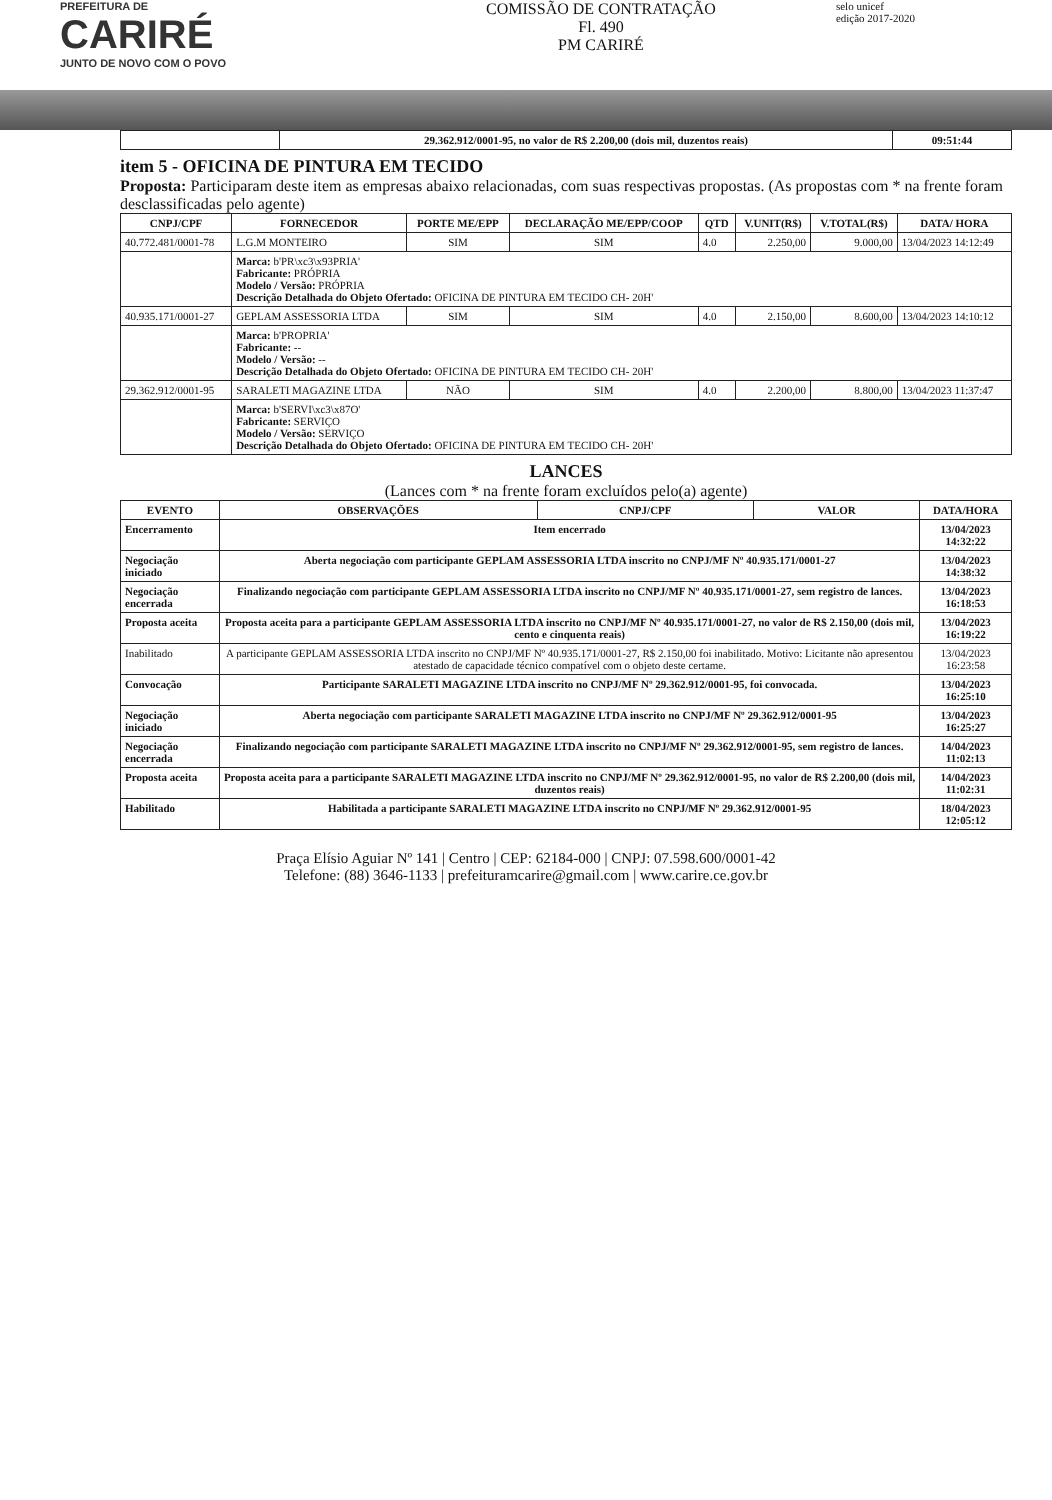PREFEITURA DE
CARIRÉ
JUNTO DE NOVO COM O POVO
COMISSÃO DE CONTRATAÇÃO
Fl. 490
PM CARIRÉ
selo unicef
edição 2017-2020
| | 29.362.912/0001-95, no valor de R$ 2.200,00 (dois mil, duzentos reais) | 09:51:44 |
item 5 - OFICINA DE PINTURA EM TECIDO
Proposta: Participaram deste item as empresas abaixo relacionadas, com suas respectivas propostas. (As propostas com * na frente foram desclassificadas pelo agente)
| CNPJ/CPF | FORNECEDOR | PORTE ME/EPP | DECLARAÇÃO ME/EPP/COOP | QTD | V.UNIT(R$) | V.TOTAL(R$) | DATA/ HORA |
| --- | --- | --- | --- | --- | --- | --- | --- |
| 40.772.481/0001-78 | L.G.M MONTEIRO | SIM | SIM | 4.0 | 2.250,00 | 9.000,00 | 13/04/2023 14:12:49 |
| | Marca: b'PR\xc3\x93PRIA' Fabricante: PRÓPRIA Modelo / Versão: PRÓPRIA Descrição Detalhada do Objeto Ofertado: OFICINA DE PINTURA EM TECIDO CH- 20H' | | | | | | |
| 40.935.171/0001-27 | GEPLAM ASSESSORIA LTDA | SIM | SIM | 4.0 | 2.150,00 | 8.600,00 | 13/04/2023 14:10:12 |
| | Marca: b'PROPRIA' Fabricante: -- Modelo / Versão: -- Descrição Detalhada do Objeto Ofertado: OFICINA DE PINTURA EM TECIDO CH- 20H' | | | | | | |
| 29.362.912/0001-95 | SARALETI MAGAZINE LTDA | NÃO | SIM | 4.0 | 2.200,00 | 8.800,00 | 13/04/2023 11:37:47 |
| | Marca: b'SERVI\xc3\x87O' Fabricante: SERVIÇO Modelo / Versão: SERVIÇO Descrição Detalhada do Objeto Ofertado: OFICINA DE PINTURA EM TECIDO CH- 20H' | | | | | | |
LANCES
(Lances com * na frente foram excluídos pelo(a) agente)
| EVENTO | OBSERVAÇÕES | CNPJ/CPF | VALOR | DATA/HORA |
| --- | --- | --- | --- | --- |
| Encerramento | Item encerrado | | | 13/04/2023 14:32:22 |
| Negociação iniciado | Aberta negociação com participante GEPLAM ASSESSORIA LTDA inscrito no CNPJ/MF Nº 40.935.171/0001-27 | | | 13/04/2023 14:38:32 |
| Negociação encerrada | Finalizando negociação com participante GEPLAM ASSESSORIA LTDA inscrito no CNPJ/MF Nº 40.935.171/0001-27, sem registro de lances. | | | 13/04/2023 16:18:53 |
| Proposta aceita | Proposta aceita para a participante GEPLAM ASSESSORIA LTDA inscrito no CNPJ/MF Nº 40.935.171/0001-27, no valor de R$ 2.150,00 (dois mil, cento e cinquenta reais) | | | 13/04/2023 16:19:22 |
| Inabilitado | A participante GEPLAM ASSESSORIA LTDA inscrito no CNPJ/MF Nº 40.935.171/0001-27, R$ 2.150,00 foi inabilitado. Motivo: Licitante não apresentou atestado de capacidade técnico compatível com o objeto deste certame. | | | 13/04/2023 16:23:58 |
| Convocação | Participante SARALETI MAGAZINE LTDA inscrito no CNPJ/MF Nº 29.362.912/0001-95, foi convocada. | | | 13/04/2023 16:25:10 |
| Negociação iniciado | Aberta negociação com participante SARALETI MAGAZINE LTDA inscrito no CNPJ/MF Nº 29.362.912/0001-95 | | | 13/04/2023 16:25:27 |
| Negociação encerrada | Finalizando negociação com participante SARALETI MAGAZINE LTDA inscrito no CNPJ/MF Nº 29.362.912/0001-95, sem registro de lances. | | | 14/04/2023 11:02:13 |
| Proposta aceita | Proposta aceita para a participante SARALETI MAGAZINE LTDA inscrito no CNPJ/MF Nº 29.362.912/0001-95, no valor de R$ 2.200,00 (dois mil, duzentos reais) | | | 14/04/2023 11:02:31 |
| Habilitado | Habilitada a participante SARALETI MAGAZINE LTDA inscrito no CNPJ/MF Nº 29.362.912/0001-95 | | | 18/04/2023 12:05:12 |
Praça Elísio Aguiar Nº 141 | Centro | CEP: 62184-000 | CNPJ: 07.598.600/0001-42
Telefone: (88) 3646-1133 | prefeituramcarire@gmail.com | www.carire.ce.gov.br